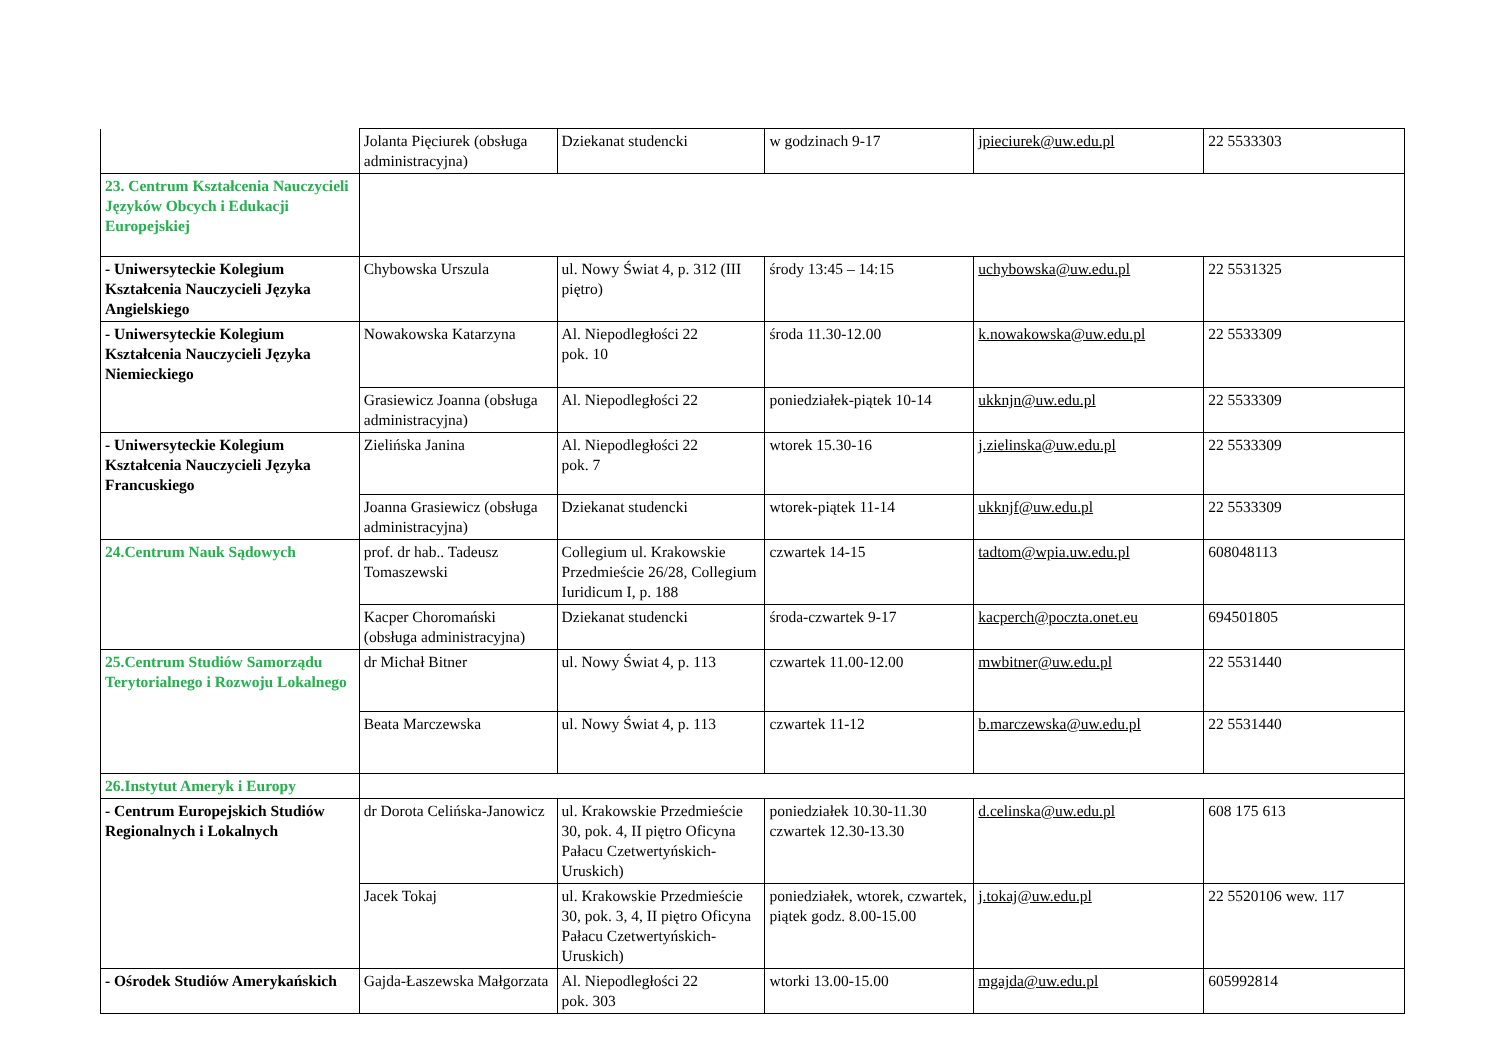| | Jolanta Pięciurek (obsługa administracyjna) | Dziekanat studencki | w godzinach 9-17 | jpieciurek@uw.edu.pl | 22 5533303 |
| 23. Centrum Kształcenia Nauczycieli Języków Obcych i Edukacji Europejskiej | | | | | |
| - Uniwersyteckie Kolegium Kształcenia Nauczycieli Języka Angielskiego | Chybowska Urszula | ul. Nowy Świat 4, p. 312 (III piętro) | środy 13:45 – 14:15 | uchybowska@uw.edu.pl | 22 5531325 |
| - Uniwersyteckie Kolegium Kształcenia Nauczycieli Języka Niemieckiego | Nowakowska Katarzyna | Al. Niepodległości 22 pok. 10 | środa 11.30-12.00 | k.nowakowska@uw.edu.pl | 22 5533309 |
| | Grasiewicz Joanna (obsługa administracyjna) | Al. Niepodległości 22 | poniedziałek-piątek 10-14 | ukknjn@uw.edu.pl | 22 5533309 |
| - Uniwersyteckie Kolegium Kształcenia Nauczycieli Języka Francuskiego | Zielińska Janina | Al. Niepodległości 22 pok. 7 | wtorek 15.30-16 | j.zielinska@uw.edu.pl | 22 5533309 |
| | Joanna Grasiewicz (obsługa administracyjna) | Dziekanat studencki | wtorek-piątek 11-14 | ukknjf@uw.edu.pl | 22 5533309 |
| 24.Centrum Nauk Sądowych | prof. dr hab.. Tadeusz Tomaszewski | Collegium ul. Krakowskie Przedmieście 26/28, Collegium Iuridicum I, p. 188 | czwartek 14-15 | tadtom@wpia.uw.edu.pl | 608048113 |
| | Kacper Choromański (obsługa administracyjna) | Dziekanat studencki | środa-czwartek 9-17 | kacperch@poczta.onet.eu | 694501805 |
| 25.Centrum Studiów Samorządu Terytorialnego i Rozwoju Lokalnego | dr Michał Bitner | ul. Nowy Świat 4, p. 113 | czwartek 11.00-12.00 | mwbitner@uw.edu.pl | 22 5531440 |
| | Beata Marczewska | ul. Nowy Świat 4, p. 113 | czwartek 11-12 | b.marczewska@uw.edu.pl | 22 5531440 |
| 26.Instytut Ameryk i Europy | | | | | |
| - Centrum Europejskich Studiów Regionalnych i Lokalnych | dr Dorota Celińska-Janowicz | ul. Krakowskie Przedmieście 30, pok. 4, II piętro Oficyna Pałacu Czetwertyńskich-Uruskich) | poniedziałek 10.30-11.30 czwartek 12.30-13.30 | d.celinska@uw.edu.pl | 608 175 613 |
| | Jacek Tokaj | ul. Krakowskie Przedmieście 30, pok. 3, 4, II piętro Oficyna Pałacu Czetwertyńskich-Uruskich) | poniedziałek, wtorek, czwartek, piątek godz. 8.00-15.00 | j.tokaj@uw.edu.pl | 22 5520106 wew. 117 |
| - Ośrodek Studiów Amerykańskich | Gajda-Łaszewska Małgorzata | Al. Niepodległości 22 pok. 303 | wtorki 13.00-15.00 | mgajda@uw.edu.pl | 605992814 |